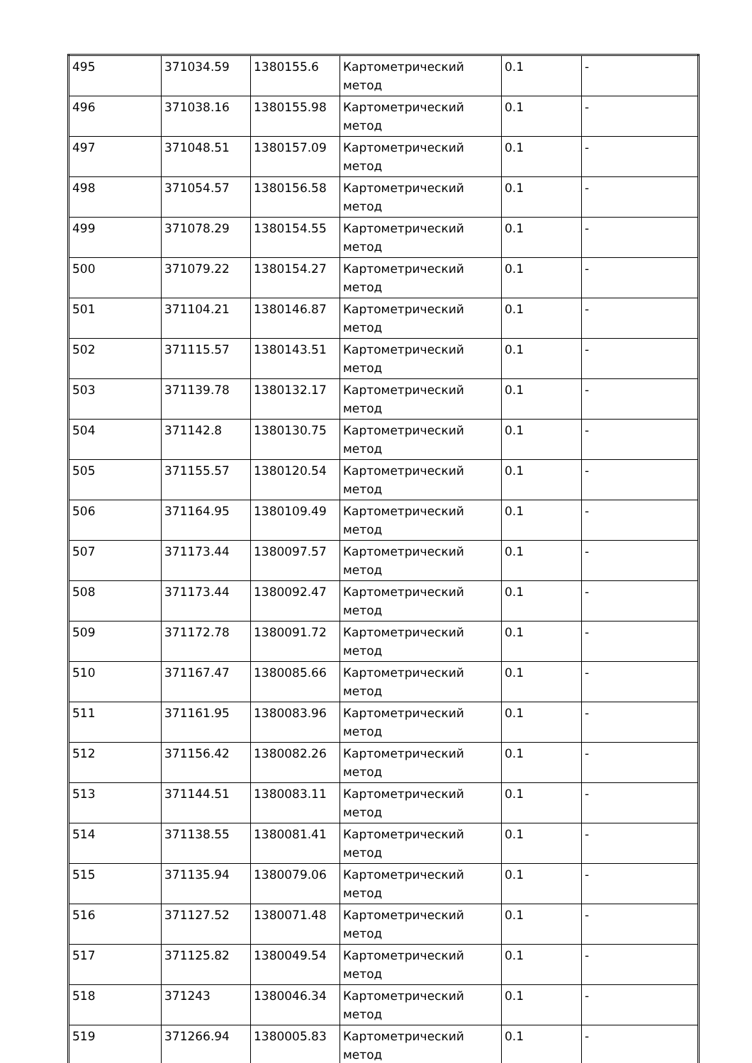| 495 | 371034.59 | 1380155.6 | Картометрический метод | 0.1 | - |
| 496 | 371038.16 | 1380155.98 | Картометрический метод | 0.1 | - |
| 497 | 371048.51 | 1380157.09 | Картометрический метод | 0.1 | - |
| 498 | 371054.57 | 1380156.58 | Картометрический метод | 0.1 | - |
| 499 | 371078.29 | 1380154.55 | Картометрический метод | 0.1 | - |
| 500 | 371079.22 | 1380154.27 | Картометрический метод | 0.1 | - |
| 501 | 371104.21 | 1380146.87 | Картометрический метод | 0.1 | - |
| 502 | 371115.57 | 1380143.51 | Картометрический метод | 0.1 | - |
| 503 | 371139.78 | 1380132.17 | Картометрический метод | 0.1 | - |
| 504 | 371142.8 | 1380130.75 | Картометрический метод | 0.1 | - |
| 505 | 371155.57 | 1380120.54 | Картометрический метод | 0.1 | - |
| 506 | 371164.95 | 1380109.49 | Картометрический метод | 0.1 | - |
| 507 | 371173.44 | 1380097.57 | Картометрический метод | 0.1 | - |
| 508 | 371173.44 | 1380092.47 | Картометрический метод | 0.1 | - |
| 509 | 371172.78 | 1380091.72 | Картометрический метод | 0.1 | - |
| 510 | 371167.47 | 1380085.66 | Картометрический метод | 0.1 | - |
| 511 | 371161.95 | 1380083.96 | Картометрический метод | 0.1 | - |
| 512 | 371156.42 | 1380082.26 | Картометрический метод | 0.1 | - |
| 513 | 371144.51 | 1380083.11 | Картометрический метод | 0.1 | - |
| 514 | 371138.55 | 1380081.41 | Картометрический метод | 0.1 | - |
| 515 | 371135.94 | 1380079.06 | Картометрический метод | 0.1 | - |
| 516 | 371127.52 | 1380071.48 | Картометрический метод | 0.1 | - |
| 517 | 371125.82 | 1380049.54 | Картометрический метод | 0.1 | - |
| 518 | 371243 | 1380046.34 | Картометрический метод | 0.1 | - |
| 519 | 371266.94 | 1380005.83 | Картометрический метод | 0.1 | - |